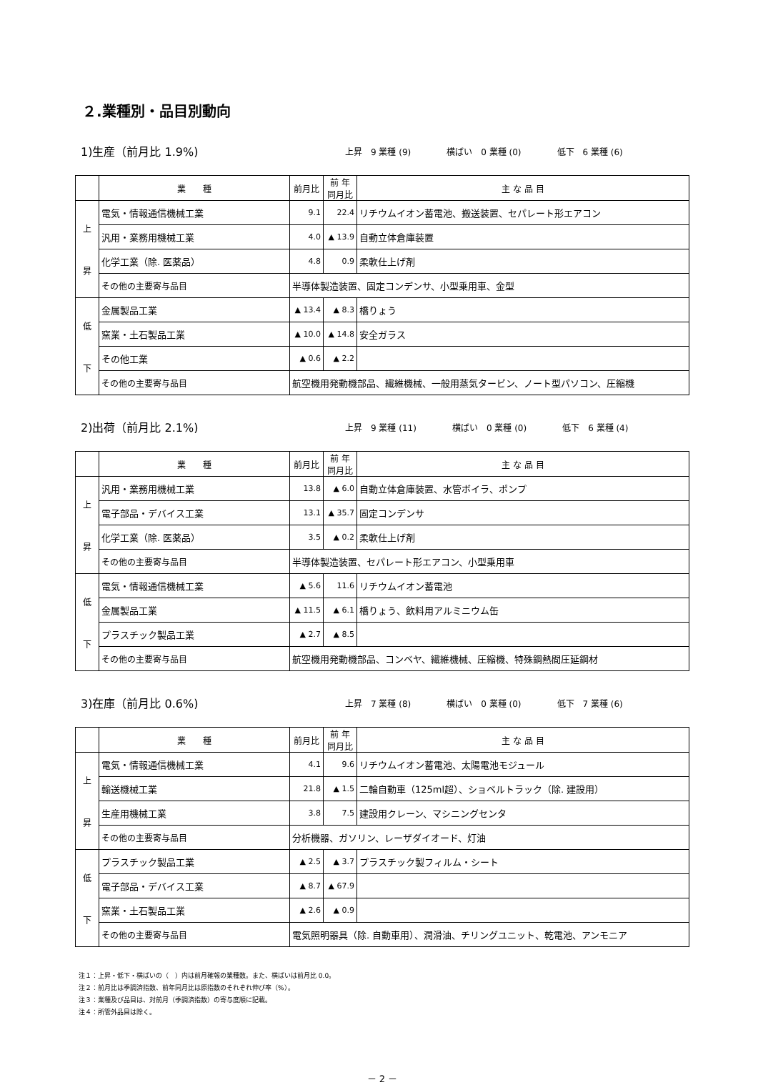２.業種別・品目別動向
1)生産（前月比 1.9%)
上昇　9 業種 (9) 横ばい　0 業種 (0) 低下　6 業種 (6)
| | 業 種 | 前月比 | 前 年 同月比 | 主 な 品 目 |
| --- | --- | --- | --- | --- |
| 上 昇 | 電気・情報通信機械工業 | 9.1 | 22.4 | リチウムイオン蓄電池、搬送装置、セパレート形エアコン |
| | 汎用・業務用機械工業 | 4.0 | ▲ 13.9 | 自動立体倉庫装置 |
| | 化学工業（除. 医薬品） | 4.8 | 0.9 | 柔軟仕上げ剤 |
| | その他の主要寄与品目 | 半導体製造装置、固定コンデンサ、小型乗用車、金型 | | |
| 低 下 | 金属製品工業 | ▲ 13.4 | ▲ 8.3 | 橋りょう |
| | 窯業・土石製品工業 | ▲ 10.0 | ▲ 14.8 | 安全ガラス |
| | その他工業 | ▲ 0.6 | ▲ 2.2 | |
| | その他の主要寄与品目 | 航空機用発動機部品、繊維機械、一般用蒸気タービン、ノート型パソコン、圧縮機 | | |
2)出荷（前月比 2.1%)
上昇　9 業種 (11) 横ばい　0 業種 (0) 低下　6 業種 (4)
| | 業 種 | 前月比 | 前 年 同月比 | 主 な 品 目 |
| --- | --- | --- | --- | --- |
| 上 昇 | 汎用・業務用機械工業 | 13.8 | ▲ 6.0 | 自動立体倉庫装置、水管ボイラ、ポンプ |
| | 電子部品・デバイス工業 | 13.1 | ▲ 35.7 | 固定コンデンサ |
| | 化学工業（除. 医薬品） | 3.5 | ▲ 0.2 | 柔軟仕上げ剤 |
| | その他の主要寄与品目 | 半導体製造装置、セパレート形エアコン、小型乗用車 | | |
| 低 下 | 電気・情報通信機械工業 | ▲ 5.6 | 11.6 | リチウムイオン蓄電池 |
| | 金属製品工業 | ▲ 11.5 | ▲ 6.1 | 橋りょう、飲料用アルミニウム缶 |
| | プラスチック製品工業 | ▲ 2.7 | ▲ 8.5 | |
| | その他の主要寄与品目 | 航空機用発動機部品、コンベヤ、繊維機械、圧縮機、特殊鋼熱間圧延鋼材 | | |
3)在庫（前月比 0.6%)
上昇　7 業種 (8) 横ばい　0 業種 (0) 低下　7 業種 (6)
| | 業 種 | 前月比 | 前 年 同月比 | 主 な 品 目 |
| --- | --- | --- | --- | --- |
| 上 昇 | 電気・情報通信機械工業 | 4.1 | 9.6 | リチウムイオン蓄電池、太陽電池モジュール |
| | 輸送機械工業 | 21.8 | ▲ 1.5 | 二輪自動車（125ml超）、ショベルトラック（除. 建設用） |
| | 生産用機械工業 | 3.8 | 7.5 | 建設用クレーン、マシニングセンタ |
| | その他の主要寄与品目 | 分析機器、ガソリン、レーザダイオード、灯油 | | |
| 低 下 | プラスチック製品工業 | ▲ 2.5 | ▲ 3.7 | プラスチック製フィルム・シート |
| | 電子部品・デバイス工業 | ▲ 8.7 | ▲ 67.9 | |
| | 窯業・土石製品工業 | ▲ 2.6 | ▲ 0.9 | |
| | その他の主要寄与品目 | 電気照明器具（除. 自動車用）、潤滑油、チリングユニット、乾電池、アンモニア | | |
注１：上昇・低下・横ばいの（　）内は前月確報の業種数。また、横ばいは前月比 0.0。
注２：前月比は季調済指数、前年同月比は原指数のそれぞれ伸び率（%）。
注３：業種及び品目は、対前月（季調済指数）の寄与度順に記載。
注４：所管外品目は除く。
－ 2 －